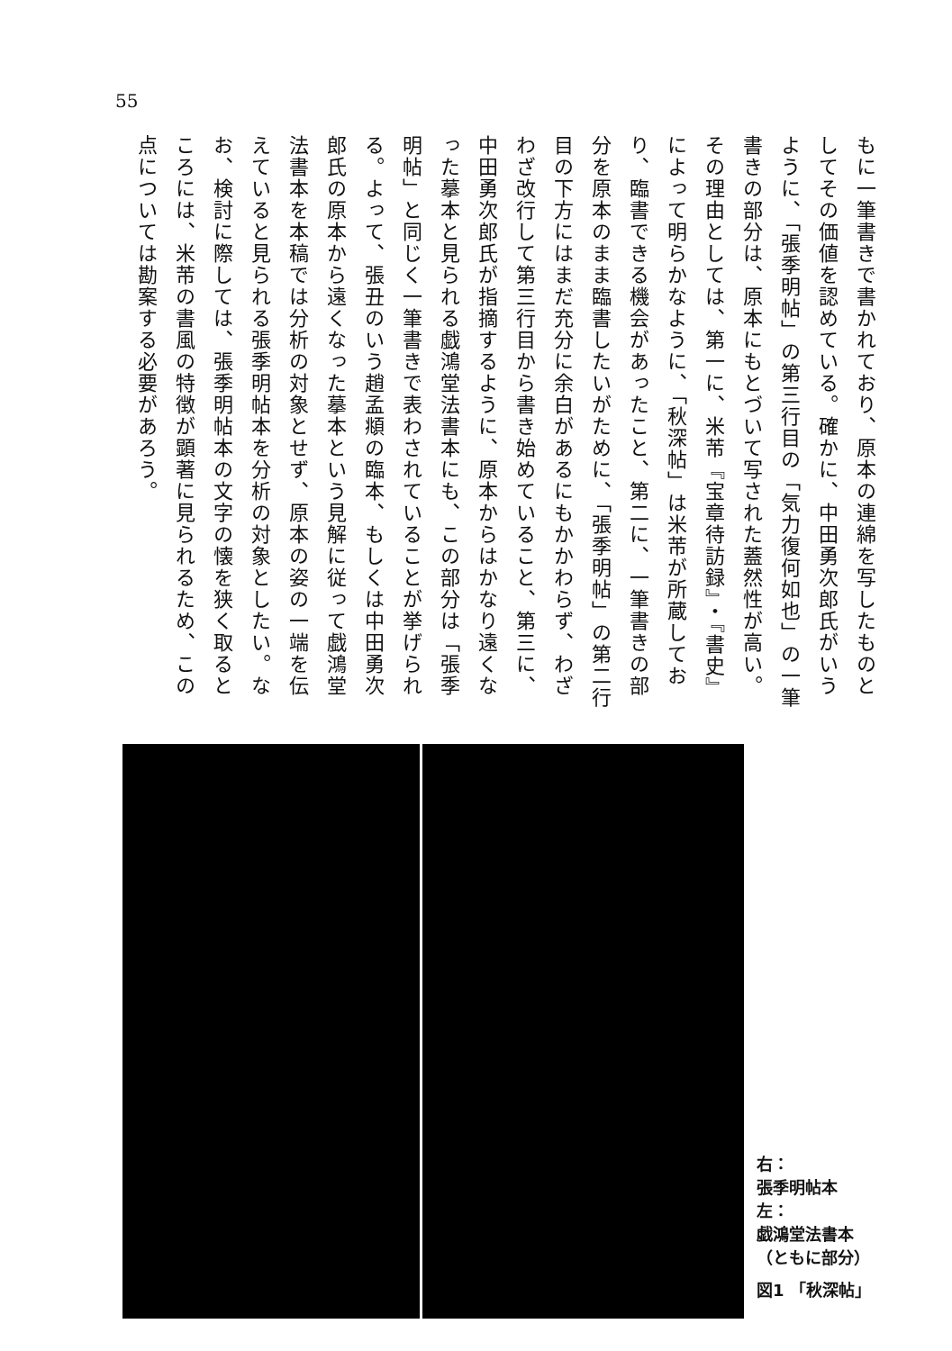55
もに一筆書きで書かれており、原本の連綿を写したものとしてその価値を認めている。確かに、中田勇次郎氏がいうように、「張季明帖」の第三行目の「気力復何如也」の一筆書きの部分は、原本にもとづいて写された蓋然性が高い。その理由としては、第一に、米芾『宝章待訪録』・『書史』によって明らかなように、「秋深帖」は米芾が所蔵しており、臨書できる機会があったこと、第二に、一筆書きの部分を原本のまま臨書したいがために、「張季明帖」の第二行目の下方にはまだ充分に余白があるにもかかわらず、わざわざ改行して第三行目から書き始めていること、第三に、中田勇次郎氏が指摘するように、原本からはかなり遠くなった摹本と見られる戯鴻堂法書本にも、この部分は「張季明帖」と同じく一筆書きで表わされていることが挙げられる。よって、張丑のいう趙孟頫の臨本、もしくは中田勇次郎氏の原本から遠くなった摹本という見解に従って戯鴻堂法書本を本稿では分析の対象とせず、原本の姿の一端を伝えていると見られる張季明帖本を分析の対象としたい。なお、検討に際しては、張季明帖本の文字の懐を狭く取るところには、米芾の書風の特徴が顕著に見られるため、この点については勘案する必要があろう。
右：
張季明帖本
左：
戯鴻堂法書本
（ともに部分）
図1 「秋深帖」